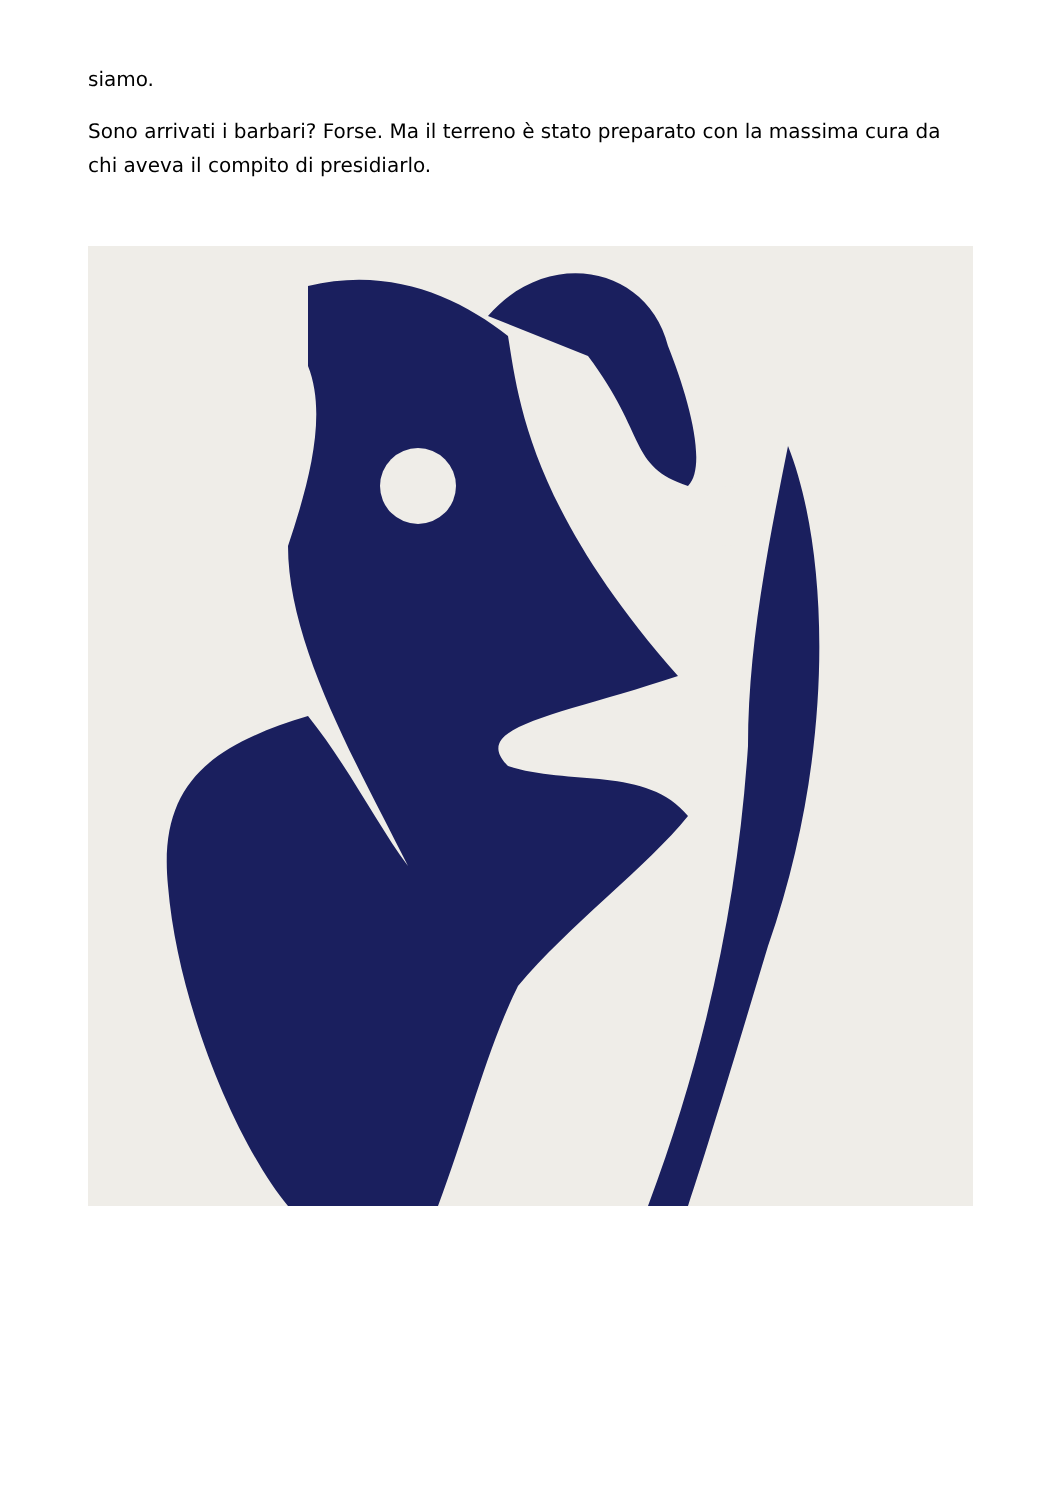siamo.
Sono arrivati i barbari? Forse. Ma il terreno è stato preparato con la massima cura da chi aveva il compito di presidiarlo.